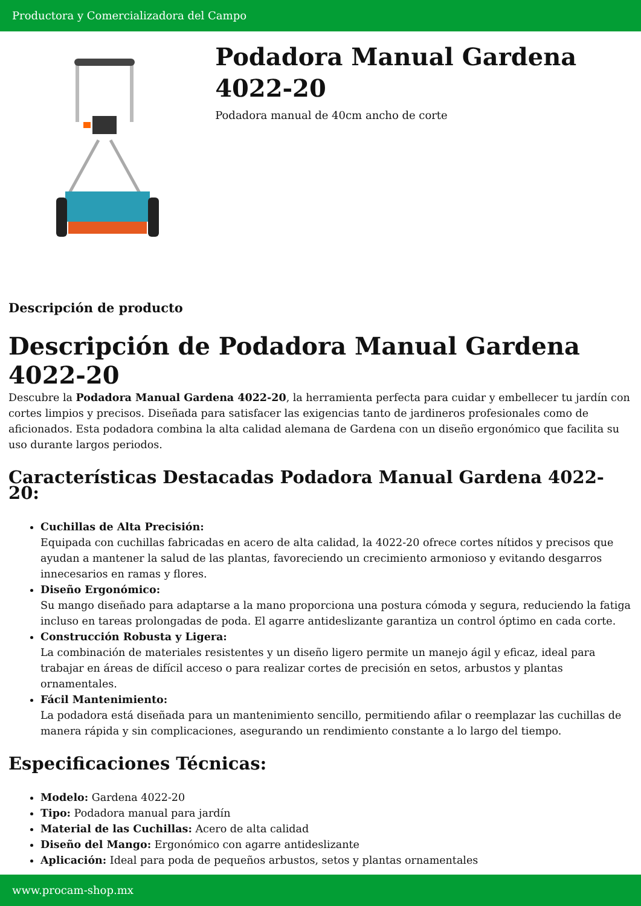Productora y Comercializadora del Campo
Podadora Manual Gardena 4022-20
Podadora manual de 40cm ancho de corte
Descripción de producto
Descripción de Podadora Manual Gardena 4022-20
Descubre la Podadora Manual Gardena 4022-20, la herramienta perfecta para cuidar y embellecer tu jardín con cortes limpios y precisos. Diseñada para satisfacer las exigencias tanto de jardineros profesionales como de aficionados. Esta podadora combina la alta calidad alemana de Gardena con un diseño ergonómico que facilita su uso durante largos periodos.
Características Destacadas Podadora Manual Gardena 4022-20:
Cuchillas de Alta Precisión:
Equipada con cuchillas fabricadas en acero de alta calidad, la 4022-20 ofrece cortes nítidos y precisos que ayudan a mantener la salud de las plantas, favoreciendo un crecimiento armonioso y evitando desgarros innecesarios en ramas y flores.
Diseño Ergonómico:
Su mango diseñado para adaptarse a la mano proporciona una postura cómoda y segura, reduciendo la fatiga incluso en tareas prolongadas de poda. El agarre antideslizante garantiza un control óptimo en cada corte.
Construcción Robusta y Ligera:
La combinación de materiales resistentes y un diseño ligero permite un manejo ágil y eficaz, ideal para trabajar en áreas de difícil acceso o para realizar cortes de precisión en setos, arbustos y plantas ornamentales.
Fácil Mantenimiento:
La podadora está diseñada para un mantenimiento sencillo, permitiendo afilar o reemplazar las cuchillas de manera rápida y sin complicaciones, asegurando un rendimiento constante a lo largo del tiempo.
Especificaciones Técnicas:
Modelo: Gardena 4022-20
Tipo: Podadora manual para jardín
Material de las Cuchillas: Acero de alta calidad
Diseño del Mango: Ergonómico con agarre antideslizante
Aplicación: Ideal para poda de pequeños arbustos, setos y plantas ornamentales
www.procam-shop.mx